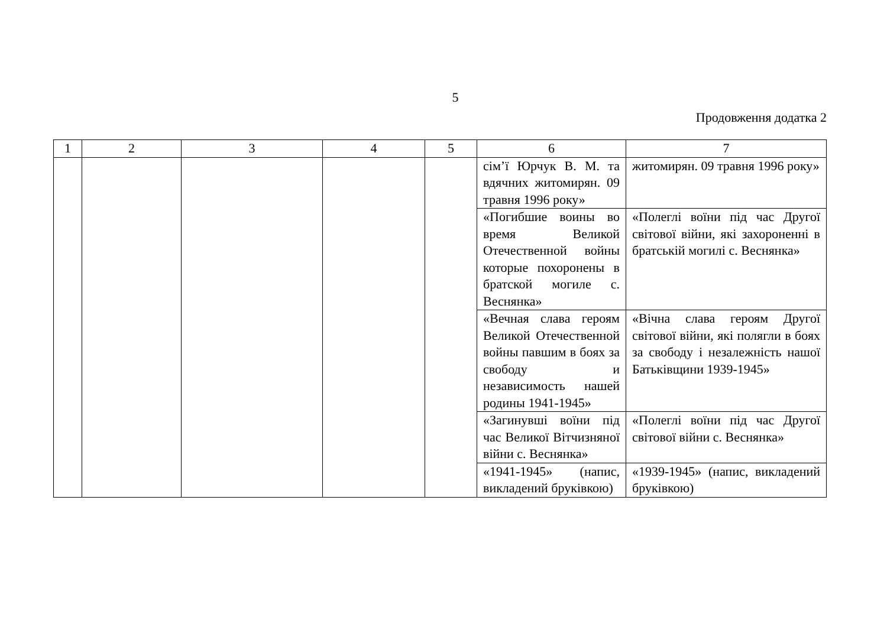5
Продовження додатка 2
| 1 | 2 | 3 | 4 | 5 | 6 | 7 |
| --- | --- | --- | --- | --- | --- | --- |
| | | | | | сім’ї Юрчук В. М. та вдячних житомирян. 09 травня 1996 року» | житомирян. 09 травня 1996 року» |
| | | | | | «Погибшие воины во время Великой Отечественной войны которые похоронены в братской могиле с. Веснянка» | «Полеглі воїни під час Другої світової війни, які захороненні в братській могилі с. Веснянка» |
| | | | | | «Вечная слава героям Великой Отечественной войны павшим в боях за свободу и независимость нашей родины 1941-1945» | «Вічна слава героям Другої світової війни, які полягли в боях за свободу і незалежність нашої Батьківщини 1939-1945» |
| | | | | | «Загинувші воїни під час Великої Вітчизняної війни с. Веснянка» | «Полеглі воїни під час Другої світової війни с. Веснянка» |
| | | | | | «1941-1945» (напис, викладений бруківкою) | «1939-1945» (напис, викладений бруківкою) |